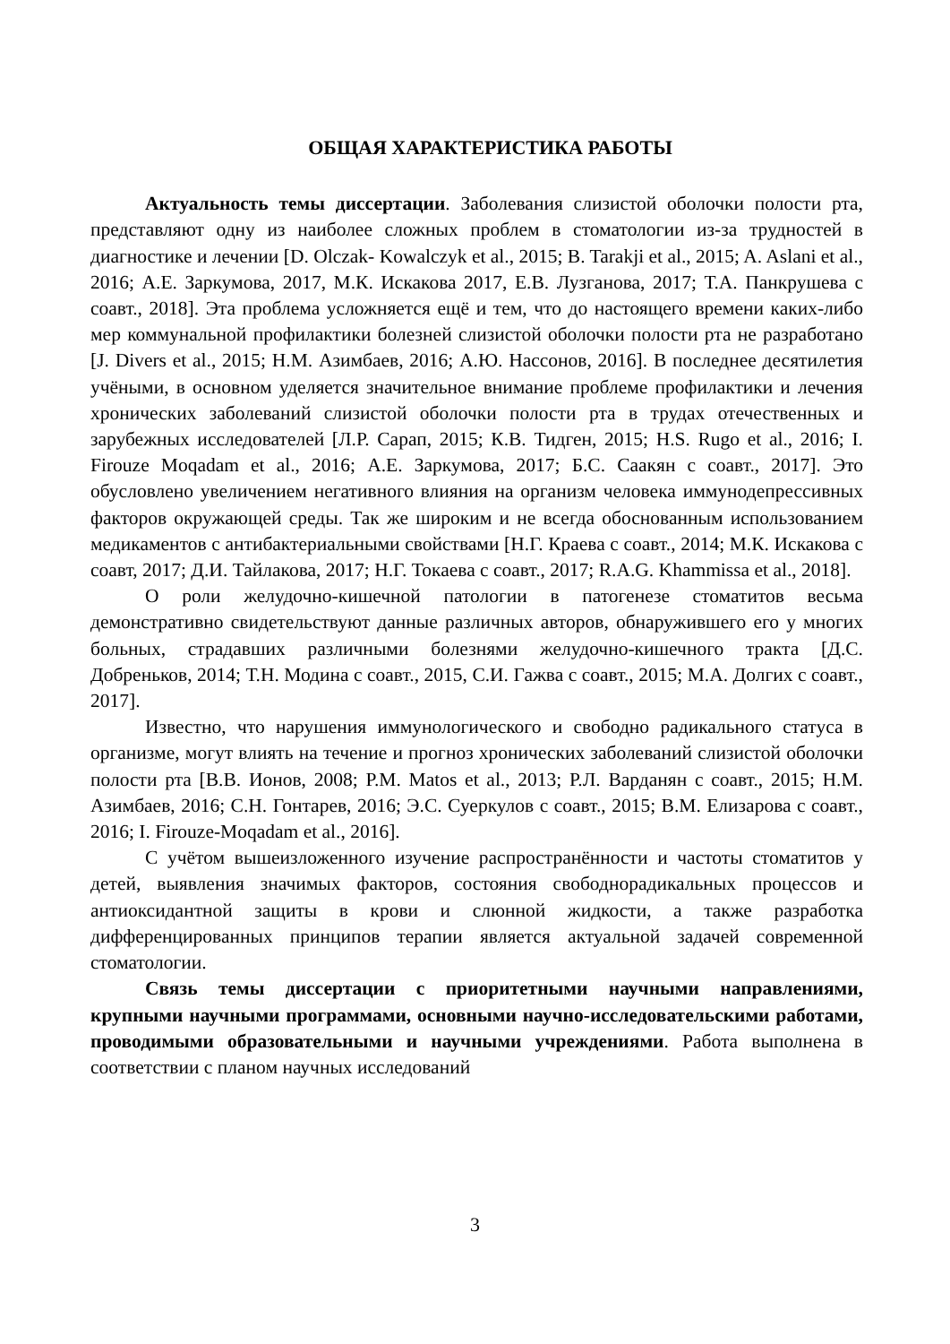ОБЩАЯ ХАРАКТЕРИСТИКА РАБОТЫ
Актуальность темы диссертации. Заболевания слизистой оболочки полости рта, представляют одну из наиболее сложных проблем в стоматологии из-за трудностей в диагностике и лечении [D. Olczak- Kowalczyk et al., 2015; B. Tarakji et al., 2015; A. Aslani et al., 2016; А.Е. Заркумова, 2017, М.К. Искакова 2017, Е.В. Лузганова, 2017; Т.А. Панкрушева с соавт., 2018]. Эта проблема усложняется ещё и тем, что до настоящего времени каких-либо мер коммунальной профилактики болезней слизистой оболочки полости рта не разработано [J. Divers et al., 2015; Н.М. Азимбаев, 2016; А.Ю. Нассонов, 2016]. В последнее десятилетия учёными, в основном уделяется значительное внимание проблеме профилактики и лечения хронических заболеваний слизистой оболочки полости рта в трудах отечественных и зарубежных исследователей [Л.Р. Сарап, 2015; К.В. Тидген, 2015; H.S. Rugo et al., 2016; I. Firouze Moqadam et al., 2016; А.Е. Заркумова, 2017; Б.С. Саакян с соавт., 2017]. Это обусловлено увеличением негативного влияния на организм человека иммунодепрессивных факторов окружающей среды. Так же широким и не всегда обоснованным использованием медикаментов с антибактериальными свойствами [Н.Г. Краева с соавт., 2014; М.К. Искакова с соавт, 2017; Д.И. Тайлакова, 2017; Н.Г. Токаева с соавт., 2017; R.A.G. Khammissa et al., 2018].
О роли желудочно-кишечной патологии в патогенезе стоматитов весьма демонстративно свидетельствуют данные различных авторов, обнаружившего его у многих больных, страдавших различными болезнями желудочно-кишечного тракта [Д.С. Добреньков, 2014; Т.Н. Модина с соавт., 2015, С.И. Гажва с соавт., 2015; М.А. Долгих с соавт., 2017].
Известно, что нарушения иммунологического и свободно радикального статуса в организме, могут влиять на течение и прогноз хронических заболеваний слизистой оболочки полости рта [В.В. Ионов, 2008; P.M. Matos et al., 2013; Р.Л. Варданян с соавт., 2015; Н.М. Азимбаев, 2016; С.Н. Гонтарев, 2016; Э.С. Суеркулов с соавт., 2015; В.М. Елизарова с соавт., 2016; I. Firouze-Moqadam et al., 2016].
С учётом вышеизложенного изучение распространённости и частоты стоматитов у детей, выявления значимых факторов, состояния свободнорадикальных процессов и антиоксидантной защиты в крови и слюнной жидкости, а также разработка дифференцированных принципов терапии является актуальной задачей современной стоматологии.
Связь темы диссертации с приоритетными научными направлениями, крупными научными программами, основными научно-исследовательскими работами, проводимыми образовательными и научными учреждениями. Работа выполнена в соответствии с планом научных исследований
3